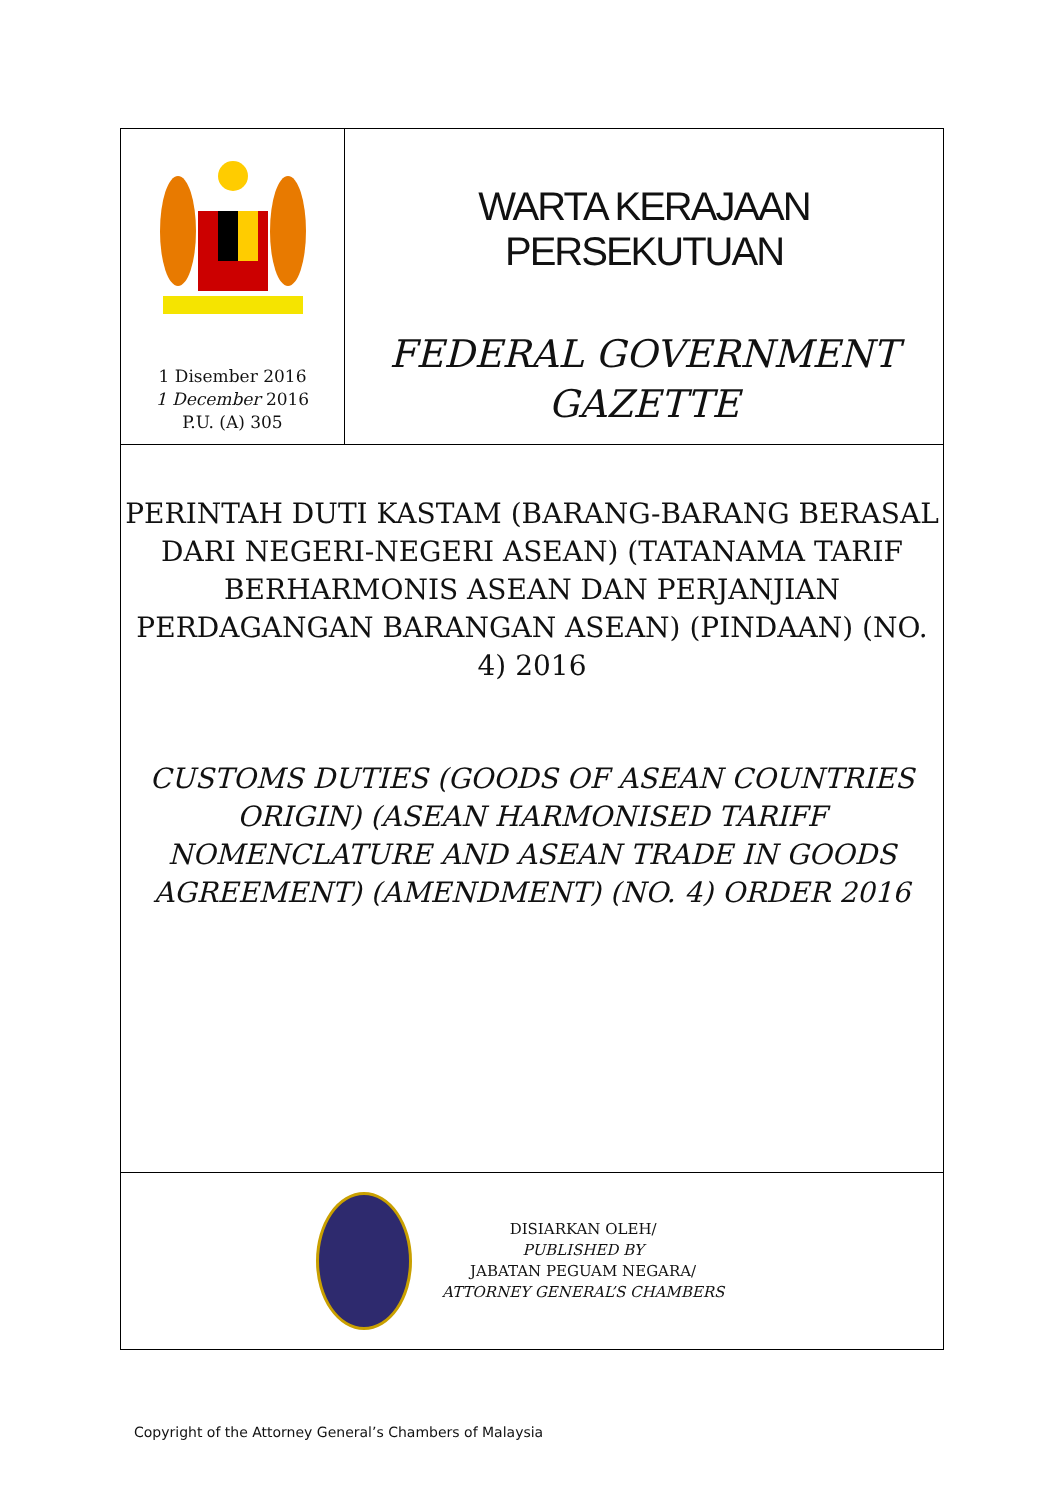1 Disember 2016
1 December 2016
P.U. (A) 305
WARTA KERAJAAN PERSEKUTUAN
FEDERAL GOVERNMENT
GAZETTE
PERINTAH DUTI KASTAM (BARANG-BARANG BERASAL DARI NEGERI-NEGERI ASEAN) (TATANAMA TARIF BERHARMONIS ASEAN DAN PERJANJIAN PERDAGANGAN BARANGAN ASEAN) (PINDAAN) (NO. 4) 2016
CUSTOMS DUTIES (GOODS OF ASEAN COUNTRIES ORIGIN) (ASEAN HARMONISED TARIFF NOMENCLATURE AND ASEAN TRADE IN GOODS AGREEMENT) (AMENDMENT) (NO. 4) ORDER 2016
DISIARKAN OLEH/
PUBLISHED BY
JABATAN PEGUAM NEGARA/
ATTORNEY GENERAL’S CHAMBERS
Copyright of the Attorney General’s Chambers of Malaysia